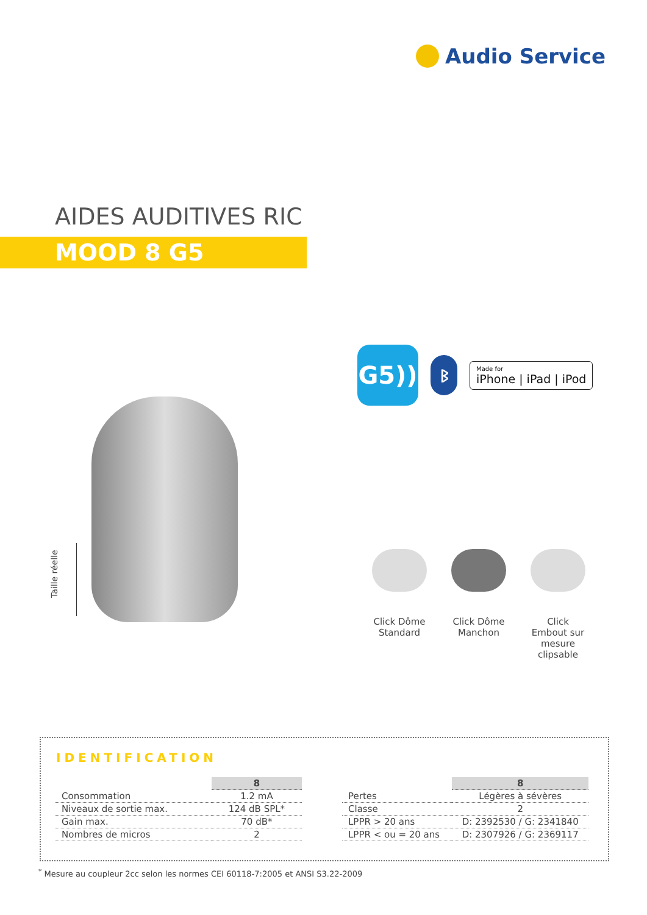Audio Service
AIDES AUDITIVES RIC
MOOD 8 G5
G5))
ᛒ
Made for
iPhone | iPad | iPod
Taille réelle
Click Dôme Standard
Click Dôme Manchon
Click Embout sur mesure clipsable
IDENTIFICATION
| | 8 |
| --- | --- |
| Consommation | 1.2 mA |
| Niveaux de sortie max. | 124 dB SPL* |
| Gain max. | 70 dB* |
| Nombres de micros | 2 |
| | 8 |
| --- | --- |
| Pertes | Légères à sévères |
| Classe | 2 |
| LPPR > 20 ans | D: 2392530 / G: 2341840 |
| LPPR < ou = 20 ans | D: 2307926 / G: 2369117 |
<sup>*</sup> Mesure au coupleur 2cc selon les normes CEI 60118-7:2005 et ANSI S3.22-2009